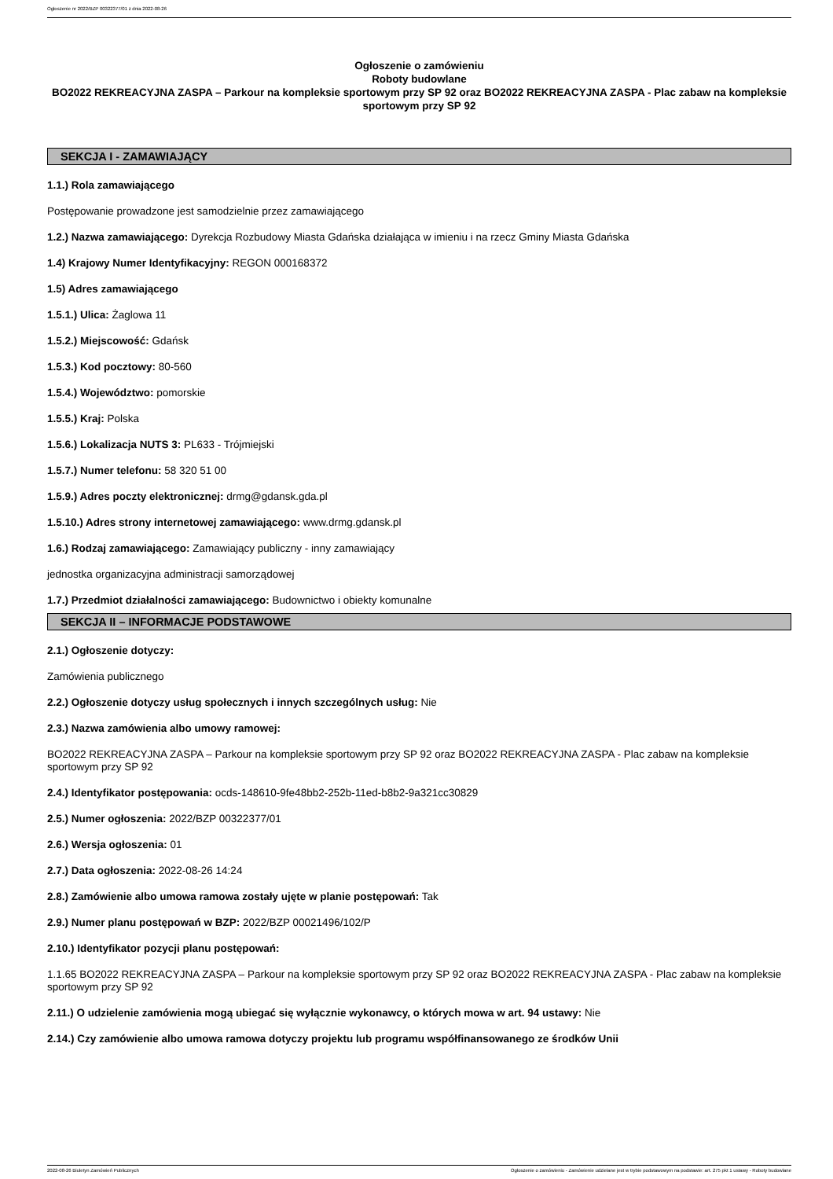Ogłoszenie nr 2022/BZP 00322377/01 z dnia 2022-08-26
Ogłoszenie o zamówieniu
Roboty budowlane
BO2022 REKREACYJNA ZASPA – Parkour na kompleksie sportowym przy SP 92 oraz BO2022 REKREACYJNA ZASPA - Plac zabaw na kompleksie sportowym przy SP 92
SEKCJA I - ZAMAWIAJĄCY
1.1.) Rola zamawiającego
Postępowanie prowadzone jest samodzielnie przez zamawiającego
1.2.) Nazwa zamawiającego: Dyrekcja Rozbudowy Miasta Gdańska działająca w imieniu i na rzecz Gminy Miasta Gdańska
1.4) Krajowy Numer Identyfikacyjny: REGON 000168372
1.5) Adres zamawiającego
1.5.1.) Ulica: Żaglowa 11
1.5.2.) Miejscowość: Gdańsk
1.5.3.) Kod pocztowy: 80-560
1.5.4.) Województwo: pomorskie
1.5.5.) Kraj: Polska
1.5.6.) Lokalizacja NUTS 3: PL633 - Trójmiejski
1.5.7.) Numer telefonu: 58 320 51 00
1.5.9.) Adres poczty elektronicznej: drmg@gdansk.gda.pl
1.5.10.) Adres strony internetowej zamawiającego: www.drmg.gdansk.pl
1.6.) Rodzaj zamawiającego: Zamawiający publiczny - inny zamawiający
jednostka organizacyjna administracji samorządowej
1.7.) Przedmiot działalności zamawiającego: Budownictwo i obiekty komunalne
SEKCJA II – INFORMACJE PODSTAWOWE
2.1.) Ogłoszenie dotyczy:
Zamówienia publicznego
2.2.) Ogłoszenie dotyczy usług społecznych i innych szczególnych usług: Nie
2.3.) Nazwa zamówienia albo umowy ramowej:
BO2022 REKREACYJNA ZASPA – Parkour na kompleksie sportowym przy SP 92 oraz BO2022 REKREACYJNA ZASPA - Plac zabaw na kompleksie sportowym przy SP 92
2.4.) Identyfikator postępowania: ocds-148610-9fe48bb2-252b-11ed-b8b2-9a321cc30829
2.5.) Numer ogłoszenia: 2022/BZP 00322377/01
2.6.) Wersja ogłoszenia: 01
2.7.) Data ogłoszenia: 2022-08-26 14:24
2.8.) Zamówienie albo umowa ramowa zostały ujęte w planie postępowań: Tak
2.9.) Numer planu postępowań w BZP: 2022/BZP 00021496/102/P
2.10.) Identyfikator pozycji planu postępowań:
1.1.65 BO2022 REKREACYJNA ZASPA – Parkour na kompleksie sportowym przy SP 92 oraz BO2022 REKREACYJNA ZASPA - Plac zabaw na kompleksie sportowym przy SP 92
2.11.) O udzielenie zamówienia mogą ubiegać się wyłącznie wykonawcy, o których mowa w art. 94 ustawy: Nie
2.14.) Czy zamówienie albo umowa ramowa dotyczy projektu lub programu współfinansowanego ze środków Unii
2022-08-26 Biuletyn Zamówień Publicznych Ogłoszenie o zamówieniu - Zamówienie udzielane jest w trybie podstawowym na podstawie: art. 275 pkt 1 ustawy - Roboty budowlane